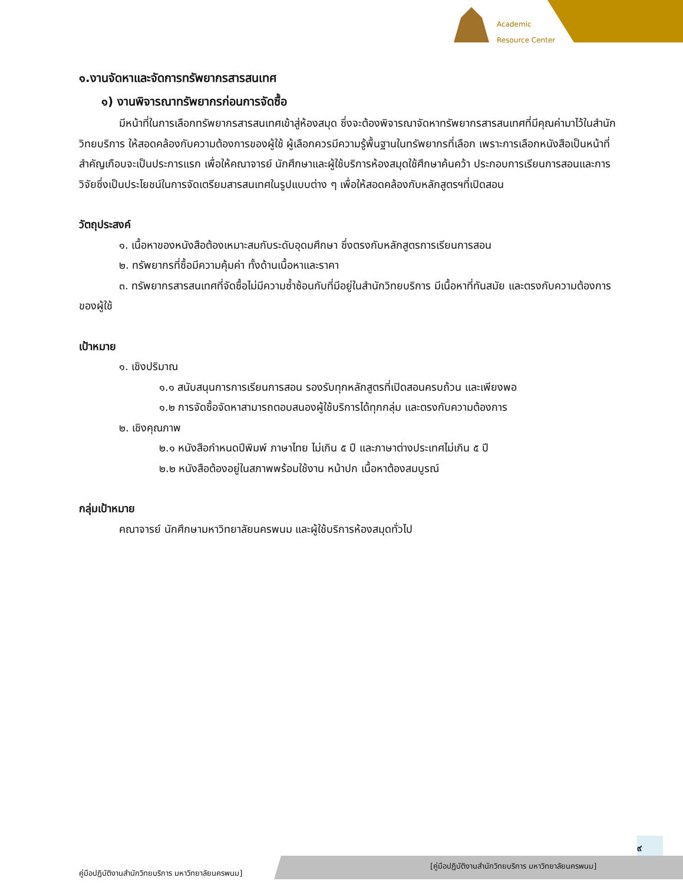Academic
Resource Center
๑.งานจัดหาและจัดการทรัพยากรสารสนเทศ
๑) งานพิจารณาทรัพยากรก่อนการจัดซื้อ
มีหน้าที่ในการเลือกทรัพยากรสารสนเทศเข้าสู่ห้องสมุด ซึ่งจะต้องพิจารณาจัดหาทรัพยากรสารสนเทศที่มีคุณค่ามาไว้ในสำนักวิทยบริการ ให้สอดคล้องกับความต้องการของผู้ใช้ ผู้เลือกควรมีความรู้พื้นฐานในทรัพยากรที่เลือก เพราะการเลือกหนังสือเป็นหน้าที่สำคัญเกือบจะเป็นประการแรก เพื่อให้คณาจารย์ นักศึกษาและผู้ใช้บริการห้องสมุดใช้ศึกษาค้นคว้า ประกอบการเรียนการสอนและการวิจัยซึ่งเป็นประโยชน์ในการจัดเตรียมสารสนเทศในรูปแบบต่าง ๆ เพื่อให้สอดคล้องกับหลักสูตรฯที่เปิดสอน
วัตถุประสงค์
๑. เนื้อหาของหนังสือต้องเหมาะสมกับระดับอุดมศึกษา ซึ่งตรงกับหลักสูตรการเรียนการสอน
๒. ทรัพยากรที่ซื้อมีความคุ้มค่า ทั้งด้านเนื้อหาและราคา
๓. ทรัพยากรสารสนเทศที่จัดซื้อไม่มีความซ้ำซ้อนกับที่มีอยู่ในสำนักวิทยบริการ มีเนื้อหาที่ทันสมัย และตรงกับความต้องการของผู้ใช้
เป้าหมาย
๑. เชิงปริมาณ
๑.๑ สนับสนุนการการเรียนการสอน รองรับทุกหลักสูตรที่เปิดสอนครบถ้วน และเพียงพอ
๑.๒ การจัดซื้อจัดหาสามารถตอบสนองผู้ใช้บริการได้ทุกกลุ่ม และตรงกับความต้องการ
๒. เชิงคุณภาพ
๒.๑ หนังสือกำหนดปีพิมพ์ ภาษาไทย ไม่เกิน ๕ ปี และภาษาต่างประเทศไม่เกิน ๕ ปี
๒.๒ หนังสือต้องอยู่ในสภาพพร้อมใช้งาน หน้าปก เนื้อหาต้องสมบูรณ์
กลุ่มเป้าหมาย
คณาจารย์ นักศึกษามหาวิทยาลัยนครพนม และผู้ใช้บริการห้องสมุดทั่วไป
๙
คู่มือปฏิบัติงานสำนักวิทยบริการ มหาวิทยาลัยนครพนม]
[คู่มือปฏิบัติงานสำนักวิทยบริการ มหาวิทยาลัยนครพนม]